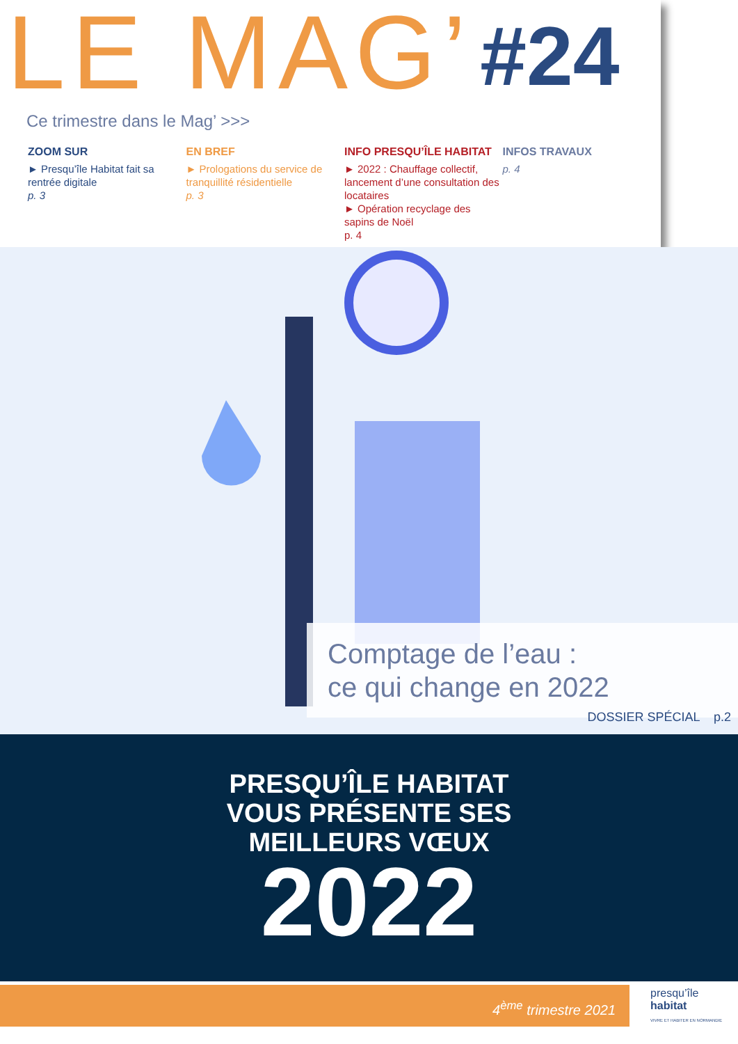LE MAG’ #24
Ce trimestre dans le Mag’ >>>
ZOOM SUR
► Presqu’île Habitat fait sa rentrée digitale
p. 3
EN BREF
► Prologations du service de tranquillité résidentielle
p. 3
INFO PRESQU’ÎLE HABITAT
► 2022 : Chauffage collectif, lancement d’une consultation des locataires
► Opération recyclage des sapins de Noël
p. 4
INFOS TRAVAUX
p. 4
Comptage de l’eau :
ce qui change en 2022
DOSSIER SPÉCIAL p.2
PRESQU’ÎLE HABITAT
VOUS PRÉSENTE SES
MEILLEURS VŒUX
2022
4<sup>ème</sup> trimestre 2021
presqu’île
habitat
VIVRE ET HABITER EN NORMANDIE